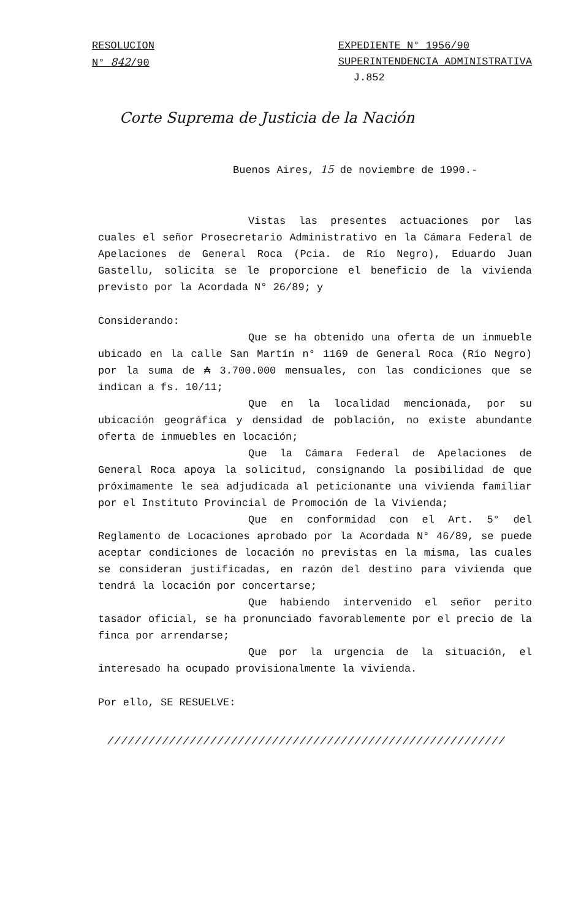RESOLUCION
N° 842/90
EXPEDIENTE N° 1956/90
SUPERINTENDENCIA ADMINISTRATIVA
J.852
Corte Suprema de Justicia de la Nación
Buenos Aires, 15 de noviembre de 1990.-
Vistas las presentes actuaciones por las cuales el señor Prosecretario Administrativo en la Cámara Federal de Apelaciones de General Roca (Pcia. de Río Negro), Eduardo Juan Gastellu, solicita se le proporcione el beneficio de la vivienda previsto por la Acordada N° 26/89; y
Considerando:
Que se ha obtenido una oferta de un inmueble ubicado en la calle San Martín n° 1169 de General Roca (Río Negro) por la suma de ₳ 3.700.000 mensuales, con las condiciones que se indican a fs. 10/11;
Que en la localidad mencionada, por su ubicación geográfica y densidad de población, no existe abundante oferta de inmuebles en locación;
Que la Cámara Federal de Apelaciones de General Roca apoya la solicitud, consignando la posibilidad de que próximamente le sea adjudicada al peticionante una vivienda familiar por el Instituto Provincial de Promoción de la Vivienda;
Que en conformidad con el Art. 5° del Reglamento de Locaciones aprobado por la Acordada N° 46/89, se puede aceptar condiciones de locación no previstas en la misma, las cuales se consideran justificadas, en razón del destino para vivienda que tendrá la locación por concertarse;
Que habiendo intervenido el señor perito tasador oficial, se ha pronunciado favorablemente por el precio de la finca por arrendarse;
Que por la urgencia de la situación, el interesado ha ocupado provisionalmente la vivienda.
Por ello, SE RESUELVE:
//////////////////////////////////////////////////////////